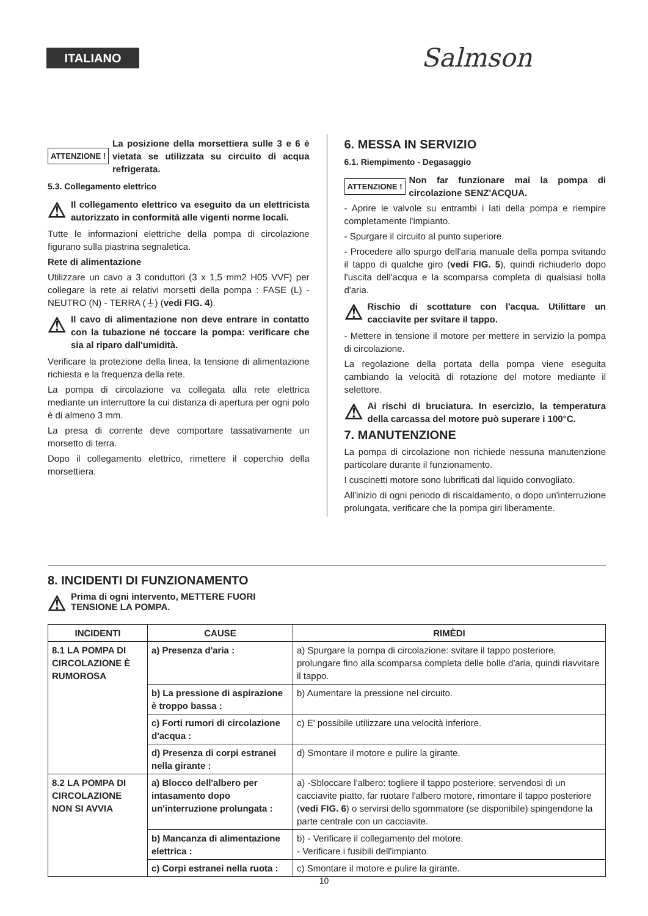ITALIANO Salmson
ATTENZIONE ! La posizione della morsettiera sulle 3 e 6 è vietata se utilizzata su circuito di acqua refrigerata.
5.3. Collegamento elettrico
⚠ Il collegamento elettrico va eseguito da un elettricista autorizzato in conformità alle vigenti norme locali.
Tutte le informazioni elettriche della pompa di circolazione figurano sulla piastrina segnaletica.
Rete di alimentazione
Utilizzare un cavo a 3 conduttori (3 x 1,5 mm2 H05 VVF) per collegare la rete ai relativi morsetti della pompa : FASE (L) - NEUTRO (N) - TERRA (⏚) (vedi FIG. 4).
⚠ Il cavo di alimentazione non deve entrare in contatto con la tubazione né toccare la pompa: verificare che sia al riparo dall'umidità.
Verificare la protezione della linea, la tensione di alimentazione richiesta e la frequenza della rete.
La pompa di circolazione va collegata alla rete elettrica mediante un interruttore la cui distanza di apertura per ogni polo è di almeno 3 mm.
La presa di corrente deve comportare tassativamente un morsetto di terra.
Dopo il collegamento elettrico, rimettere il coperchio della morsettiera.
6. MESSA IN SERVIZIO
6.1. Riempimento - Degasaggio
ATTENZIONE ! Non far funzionare mai la pompa di circolazione SENZ'ACQUA.
- Aprire le valvole su entrambi i lati della pompa e riempire completamente l'impianto.
- Spurgare il circuito al punto superiore.
- Procedere allo spurgo dell'aria manuale della pompa svitando il tappo di qualche giro (vedi FIG. 5), quindi richiuderlo dopo l'uscita dell'acqua e la scomparsa completa di qualsiasi bolla d'aria.
⚠ Rischio di scottature con l'acqua. Utilittare un cacciavite per svitare il tappo.
- Mettere in tensione il motore per mettere in servizio la pompa di circolazione.
La regolazione della portata della pompa viene eseguita cambiando la velocità di rotazione del motore mediante il selettore.
⚠ Ai rischi di bruciatura. In esercizio, la temperatura della carcassa del motore può superare i 100°C.
7. MANUTENZIONE
La pompa di circolazione non richiede nessuna manutenzione particolare durante il funzionamento.
I cuscinetti motore sono lubrificati dal liquido convogliato.
All'inizio di ogni periodo di riscaldamento, o dopo un'interruzione prolungata, verificare che la pompa giri liberamente.
8. INCIDENTI DI FUNZIONAMENTO
⚠ Prima di ogni intervento, METTERE FUORI
TENSIONE LA POMPA.
| INCIDENTI | CAUSE | RIMÈDI |
| --- | --- | --- |
| 8.1 LA POMPA DI CIRCOLAZIONE È RUMOROSA | a) Presenza d'aria : | a) Spurgare la pompa di circolazione: svitare il tappo posteriore, prolungare fino alla scomparsa completa delle bolle d'aria, quindi riavvitare il tappo. |
| | b) La pressione di aspirazione è troppo bassa : | b) Aumentare la pressione nel circuito. |
| | c) Forti rumori di circolazione d'acqua : | c) E' possibile utilizzare una velocità inferiore. |
| | d) Presenza di corpi estranei nella girante : | d) Smontare il motore e pulire la girante. |
| 8.2 LA POMPA DI CIRCOLAZIONE NON SI AVVIA | a) Blocco dell'albero per intasamento dopo un'interruzione prolungata : | a) -Sbloccare l'albero: togliere il tappo posteriore, servendosi di un cacciavite piatto, far ruotare l'albero motore, rimontare il tappo posteriore ( vedi FIG. 6 ) o servirsi dello sgommatore (se disponibile) spingendone la parte centrale con un cacciavite. |
| | b) Mancanza di alimentazione elettrica : | b) - Verificare il collegamento del motore. - Verificare i fusibili dell'impianto. |
| | c) Corpi estranei nella ruota : | c) Smontare il motore e pulire la girante. |
10